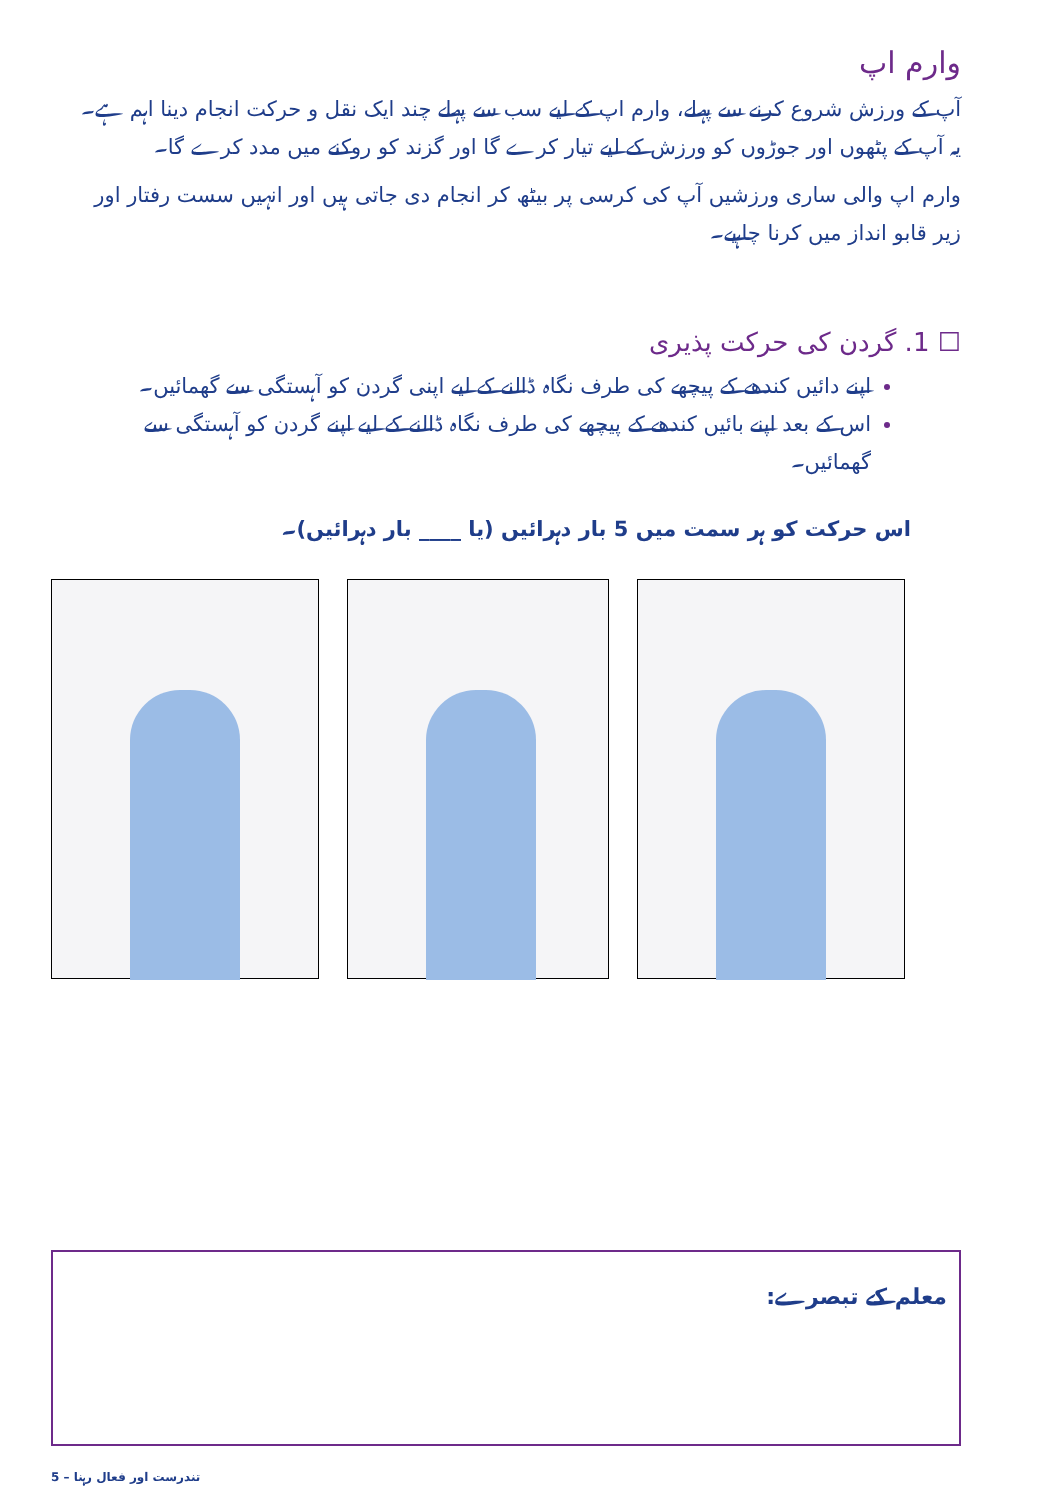وارم اپ
آپ کے ورزش شروع کرنے سے پہلے، وارم اپ کے لیے سب سے پہلے چند ایک نقل و حرکت انجام دینا اہم ہے۔ یہ آپ کے پٹھوں اور جوڑوں کو ورزش کے لیے تیار کرے گا اور گزند کو روکنے میں مدد کرے گا۔
وارم اپ والی ساری ورزشیں آپ کی کرسی پر بیٹھ کر انجام دی جاتی ہیں اور انہیں سست رفتار اور زیر قابو انداز میں کرنا چاہیے۔
☐ 1. گردن کی حرکت پذیری
اپنے دائیں کندھے کے پیچھے کی طرف نگاہ ڈالنے کے لیے اپنی گردن کو آہستگی سے گھمائیں۔
اس کے بعد اپنے بائیں کندھے کے پیچھے کی طرف نگاہ ڈالنے کے لیے اپنے گردن کو آہستگی سے گھمائیں۔
اس حرکت کو ہر سمت میں 5 بار دہرائیں (یا ____ بار دہرائیں)۔
معلم کے تبصرے:
تندرست اور فعال رہنا – 5